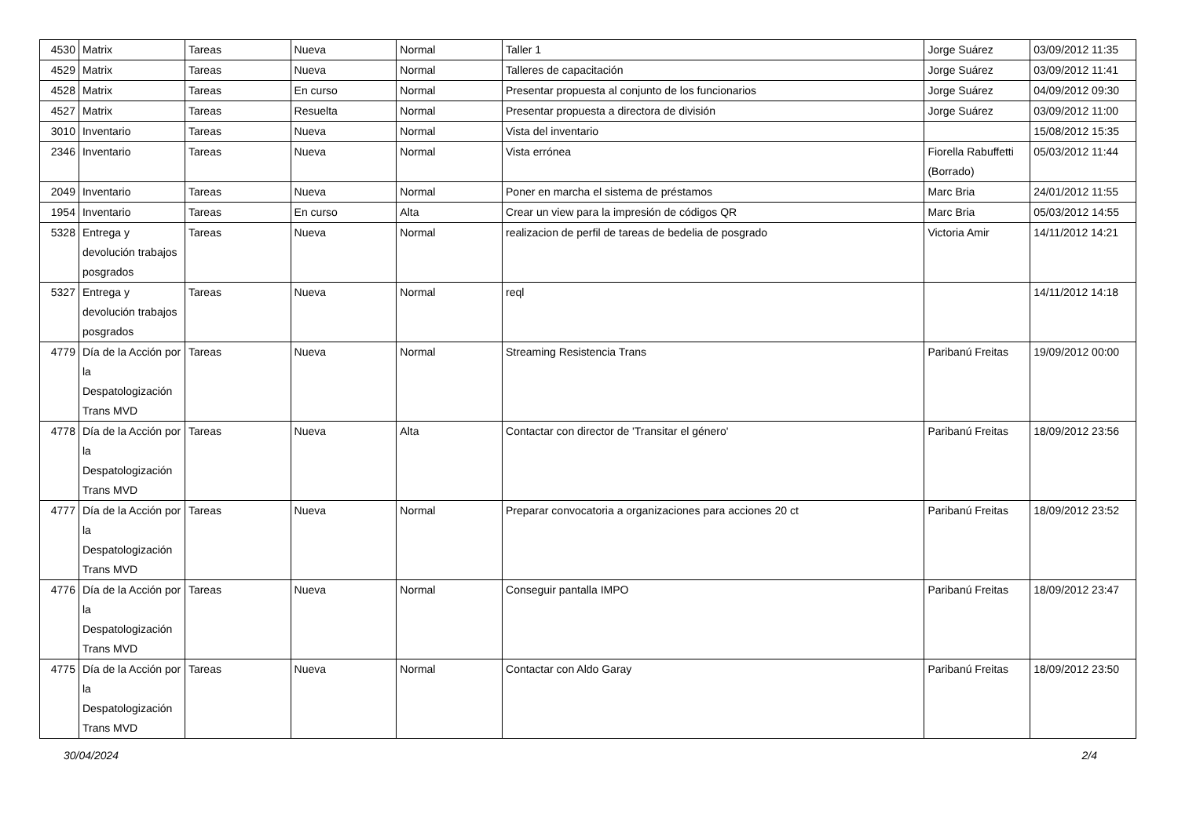| 4530 | Matrix | Tareas | Nueva | Normal | Taller 1 | Jorge Suárez | 03/09/2012 11:35 |
| 4529 | Matrix | Tareas | Nueva | Normal | Talleres de capacitación | Jorge Suárez | 03/09/2012 11:41 |
| 4528 | Matrix | Tareas | En curso | Normal | Presentar propuesta al conjunto de los funcionarios | Jorge Suárez | 04/09/2012 09:30 |
| 4527 | Matrix | Tareas | Resuelta | Normal | Presentar propuesta a directora de división | Jorge Suárez | 03/09/2012 11:00 |
| 3010 | Inventario | Tareas | Nueva | Normal | Vista del inventario | | 15/08/2012 15:35 |
| 2346 | Inventario | Tareas | Nueva | Normal | Vista errónea | Fiorella Rabuffetti (Borrado) | 05/03/2012 11:44 |
| 2049 | Inventario | Tareas | Nueva | Normal | Poner en marcha el sistema de préstamos | Marc Bria | 24/01/2012 11:55 |
| 1954 | Inventario | Tareas | En curso | Alta | Crear un view para la impresión de códigos QR | Marc Bria | 05/03/2012 14:55 |
| 5328 | Entrega y devolución trabajos posgrados | Tareas | Nueva | Normal | realizacion de perfil de tareas de bedelia de posgrado | Victoria Amir | 14/11/2012 14:21 |
| 5327 | Entrega y devolución trabajos posgrados | Tareas | Nueva | Normal | reql | | 14/11/2012 14:18 |
| 4779 | Día de la Acción por la Despatologización Trans MVD | Tareas | Nueva | Normal | Streaming Resistencia Trans | Paribanú Freitas | 19/09/2012 00:00 |
| 4778 | Día de la Acción por la Despatologización Trans MVD | Tareas | Nueva | Alta | Contactar con director de 'Transitar el género' | Paribanú Freitas | 18/09/2012 23:56 |
| 4777 | Día de la Acción por la Despatologización Trans MVD | Tareas | Nueva | Normal | Preparar convocatoria a organizaciones para acciones 20 ct | Paribanú Freitas | 18/09/2012 23:52 |
| 4776 | Día de la Acción por la Despatologización Trans MVD | Tareas | Nueva | Normal | Conseguir pantalla IMPO | Paribanú Freitas | 18/09/2012 23:47 |
| 4775 | Día de la Acción por la Despatologización Trans MVD | Tareas | Nueva | Normal | Contactar con Aldo Garay | Paribanú Freitas | 18/09/2012 23:50 |
30/04/2024 2/4